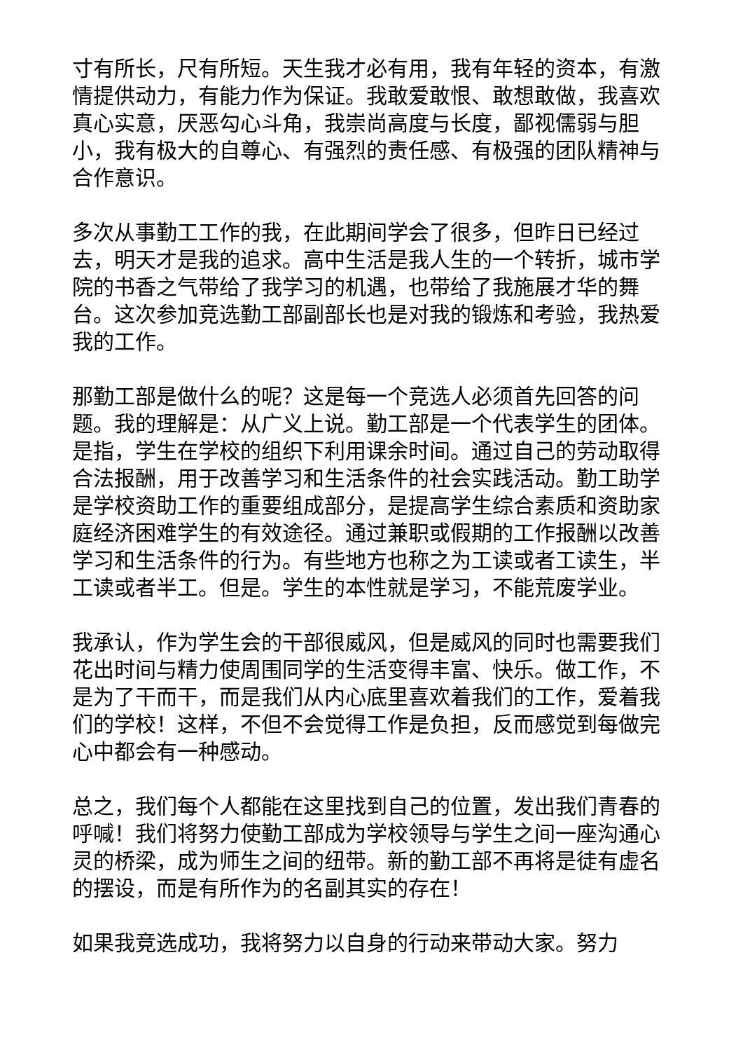寸有所长，尺有所短。天生我才必有用，我有年轻的资本，有激情提供动力，有能力作为保证。我敢爱敢恨、敢想敢做，我喜欢真心实意，厌恶勾心斗角，我崇尚高度与长度，鄙视儒弱与胆小，我有极大的自尊心、有强烈的责任感、有极强的团队精神与合作意识。
多次从事勤工工作的我，在此期间学会了很多，但昨日已经过去，明天才是我的追求。高中生活是我人生的一个转折，城市学院的书香之气带给了我学习的机遇，也带给了我施展才华的舞台。这次参加竞选勤工部副部长也是对我的锻炼和考验，我热爱我的工作。
那勤工部是做什么的呢？这是每一个竞选人必须首先回答的问题。我的理解是：从广义上说。勤工部是一个代表学生的团体。是指，学生在学校的组织下利用课余时间。通过自己的劳动取得合法报酬，用于改善学习和生活条件的社会实践活动。勤工助学是学校资助工作的重要组成部分，是提高学生综合素质和资助家庭经济困难学生的有效途径。通过兼职或假期的工作报酬以改善学习和生活条件的行为。有些地方也称之为工读或者工读生，半工读或者半工。但是。学生的本性就是学习，不能荒废学业。
我承认，作为学生会的干部很威风，但是威风的同时也需要我们花出时间与精力使周围同学的生活变得丰富、快乐。做工作，不是为了干而干，而是我们从内心底里喜欢着我们的工作，爱着我们的学校！这样，不但不会觉得工作是负担，反而感觉到每做完心中都会有一种感动。
总之，我们每个人都能在这里找到自己的位置，发出我们青春的呼喊！我们将努力使勤工部成为学校领导与学生之间一座沟通心灵的桥梁，成为师生之间的纽带。新的勤工部不再将是徒有虚名的摆设，而是有所作为的名副其实的存在！
如果我竞选成功，我将努力以自身的行动来带动大家。努力